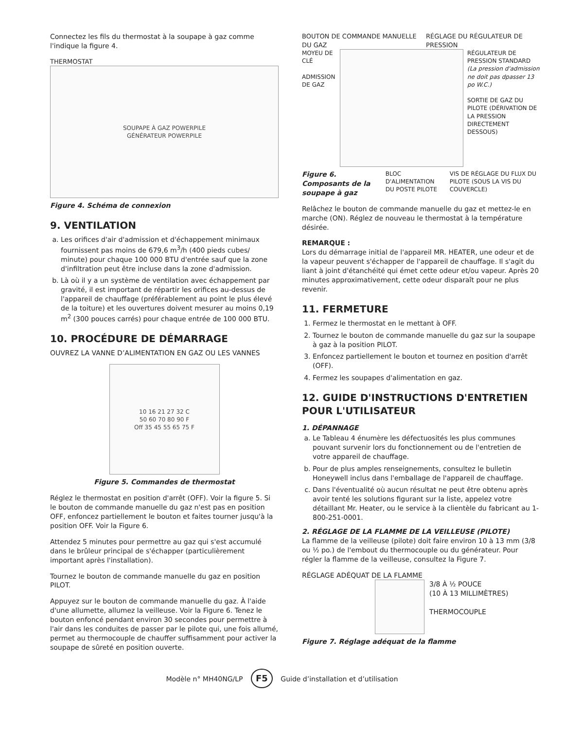Connectez les fils du thermostat à la soupape à gaz comme l'indique la figure 4.
THERMOSTAT
SOUPAPE À GAZ POWERPILE
GÉNÉRATEUR POWERPILE
Figure 4. Schéma de connexion
9. VENTILATION
a. Les orifices d'air d'admission et d'échappement minimaux fournissent pas moins de 679,6 m<sup>3</sup>/h (400 pieds cubes/ minute) pour chaque 100 000 BTU d'entrée sauf que la zone d'infiltration peut être incluse dans la zone d'admission.
b. Là où il y a un système de ventilation avec échappement par gravité, il est important de répartir les orifices au-dessus de l'appareil de chauffage (préférablement au point le plus élevé de la toiture) et les ouvertures doivent mesurer au moins 0,19 m<sup>2</sup> (300 pouces carrés) pour chaque entrée de 100 000 BTU.
10. PROCÉDURE DE DÉMARRAGE
OUVREZ LA VANNE D’ALIMENTATION EN GAZ OU LES VANNES
10 16 21 27 32 C
50 60 70 80 90 F
Off 35 45 55 65 75 F
Figure 5. Commandes de thermostat
Réglez le thermostat en position d'arrêt (OFF). Voir la figure 5. Si le bouton de commande manuelle du gaz n'est pas en position OFF, enfoncez partiellement le bouton et faites tourner jusqu'à la position OFF. Voir la Figure 6.
Attendez 5 minutes pour permettre au gaz qui s'est accumulé dans le brûleur principal de s'échapper (particulièrement important après l'installation).
Tournez le bouton de commande manuelle du gaz en position PILOT.
Appuyez sur le bouton de commande manuelle du gaz. À l'aide d'une allumette, allumez la veilleuse. Voir la Figure 6. Tenez le bouton enfoncé pendant environ 30 secondes pour permettre à l'air dans les conduites de passer par le pilote qui, une fois allumé, permet au thermocouple de chauffer suffisamment pour activer la soupape de sûreté en position ouverte.
BOUTON DE COMMANDE MANUELLE DU GAZ RÉGLAGE DU RÉGULATEUR DE PRESSION
MOYEU DE CLÉ
ADMISSION DE GAZ
RÉGULATEUR DE PRESSION STANDARD (La pression d'admission ne doit pas dpasser 13 po W.C.)
SORTIE DE GAZ DU PILOTE (DÉRIVATION DE LA PRESSION DIRECTEMENT DESSOUS)
Figure 6. Composants de la soupape à gaz
BLOC D'ALIMENTATION DU POSTE PILOTE
VIS DE RÉGLAGE DU FLUX DU PILOTE (SOUS LA VIS DU COUVERCLE)
Relâchez le bouton de commande manuelle du gaz et mettez-le en marche (ON). Réglez de nouveau le thermostat à la température désirée.
REMARQUE :
Lors du démarrage initial de l'appareil MR. HEATER, une odeur et de la vapeur peuvent s'échapper de l'appareil de chauffage. Il s'agit du liant à joint d'étanchéité qui émet cette odeur et/ou vapeur. Après 20 minutes approximativement, cette odeur disparaît pour ne plus revenir.
11. FERMETURE
1. Fermez le thermostat en le mettant à OFF.
2. Tournez le bouton de commande manuelle du gaz sur la soupape à gaz à la position PILOT.
3. Enfoncez partiellement le bouton et tournez en position d'arrêt (OFF).
4. Fermez les soupapes d'alimentation en gaz.
12. GUIDE D'INSTRUCTIONS D'ENTRETIEN POUR L'UTILISATEUR
1. DÉPANNAGE
a. Le Tableau 4 énumère les défectuosités les plus communes pouvant survenir lors du fonctionnement ou de l'entretien de votre appareil de chauffage.
b. Pour de plus amples renseignements, consultez le bulletin Honeywell inclus dans l'emballage de l'appareil de chauffage.
c. Dans l'éventualité où aucun résultat ne peut être obtenu après avoir tenté les solutions figurant sur la liste, appelez votre détaillant Mr. Heater, ou le service à la clientèle du fabricant au 1-800-251-0001.
2. RÉGLAGE DE LA FLAMME DE LA VEILLEUSE (PILOTE)
La flamme de la veilleuse (pilote) doit faire environ 10 à 13 mm (3/8 ou ½ po.) de l'embout du thermocouple ou du générateur. Pour régler la flamme de la veilleuse, consultez la Figure 7.
RÉGLAGE ADÉQUAT DE LA FLAMME
3/8 À ½ POUCE
(10 À 13 MILLIMÈTRES)
THERMOCOUPLE
Figure 7. Réglage adéquat de la flamme
Modèle n° MH40NG/LP F5 Guide d’installation et d’utilisation